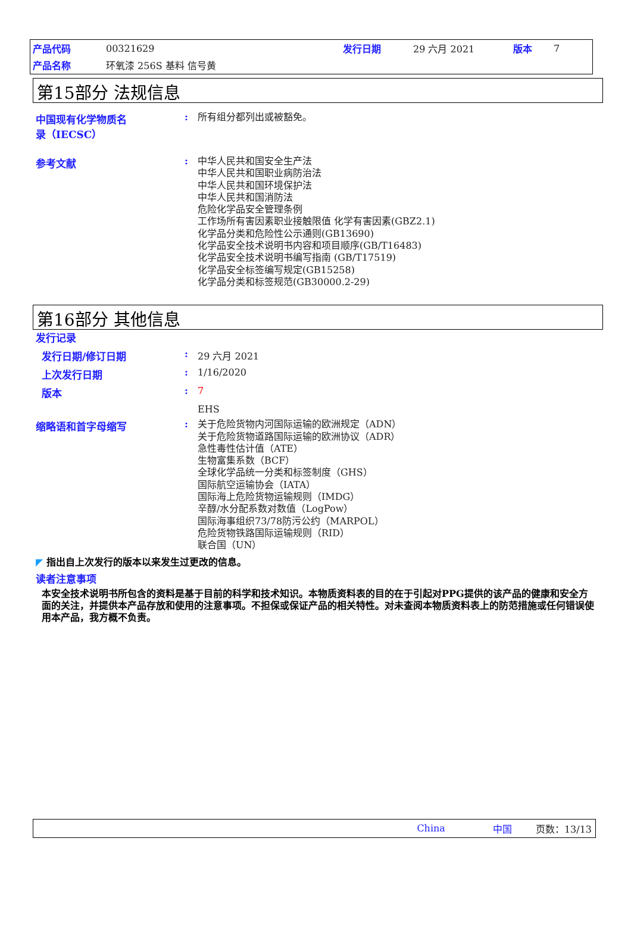| 产品代码 | 00321629 | 发行日期 | 29 六月 2021 | 版本 | 7 |
| 产品名称 | 环氧漆 256S 基料 信号黄 | | | | |
第15部分 法规信息
中国现有化学物质名
录（IECSC）
:
所有组分都列出或被豁免。
参考文献 :
中华人民共和国安全生产法
中华人民共和国职业病防治法
中华人民共和国环境保护法
中华人民共和国消防法
危险化学品安全管理条例
工作场所有害因素职业接触限值 化学有害因素(GBZ2.1)
化学品分类和危险性公示通则(GB13690)
化学品安全技术说明书内容和项目顺序(GB/T16483)
化学品安全技术说明书编写指南 (GB/T17519)
化学品安全标签编写规定(GB15258)
化学品分类和标签规范(GB30000.2-29)
第16部分 其他信息
发行记录
发行日期/修订日期 : 29 六月 2021
上次发行日期 : 1/16/2020
版本 : 7
EHS
缩略语和首字母缩写 :
关于危险货物内河国际运输的欧洲规定（ADN）
关于危险货物道路国际运输的欧洲协议（ADR）
急性毒性估计值（ATE）
生物富集系数（BCF）
全球化学品统一分类和标签制度（GHS）
国际航空运输协会（IATA）
国际海上危险货物运输规则（IMDG）
辛醇/水分配系数对数值（LogPow）
国际海事组织73/78防污公约（MARPOL）
危险货物铁路国际运输规则（RID）
联合国（UN）
◤ 指出自上次发行的版本以来发生过更改的信息。
读者注意事项
本安全技术说明书所包含的资料是基于目前的科学和技术知识。本物质资料表的目的在于引起对PPG提供的该产品的健康和安全方面的关注，并提供本产品存放和使用的注意事项。不担保或保证产品的相关特性。对未查阅本物质资料表上的防范措施或任何错误使用本产品，我方概不负责。
China 中国 页数：13/13